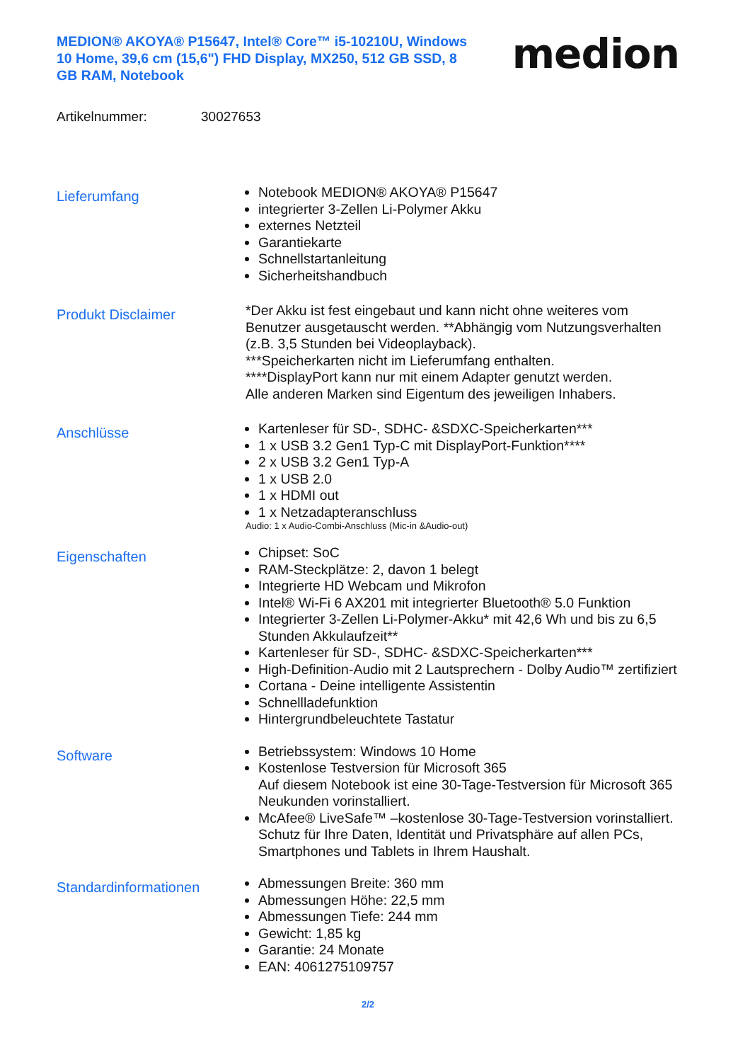MEDION® AKOYA® P15647, Intel® Core™ i5-10210U, Windows 10 Home, 39,6 cm (15,6") FHD Display, MX250, 512 GB SSD, 8 GB RAM, Notebook
medion
Artikelnummer: 30027653
Lieferumfang
Notebook MEDION® AKOYA® P15647
integrierter 3-Zellen Li-Polymer Akku
externes Netzteil
Garantiekarte
Schnellstartanleitung
Sicherheitshandbuch
Produkt Disclaimer
*Der Akku ist fest eingebaut und kann nicht ohne weiteres vom Benutzer ausgetauscht werden. **Abhängig vom Nutzungsverhalten (z.B. 3,5 Stunden bei Videoplayback).
***Speicherkarten nicht im Lieferumfang enthalten.
****DisplayPort kann nur mit einem Adapter genutzt werden.
Alle anderen Marken sind Eigentum des jeweiligen Inhabers.
Anschlüsse
Kartenleser für SD-, SDHC- &SDXC-Speicherkarten***
1 x USB 3.2 Gen1 Typ-C mit DisplayPort-Funktion****
2 x USB 3.2 Gen1 Typ-A
1 x USB 2.0
1 x HDMI out
1 x Netzadapteranschluss
Audio: 1 x Audio-Combi-Anschluss (Mic-in &Audio-out)
Eigenschaften
Chipset: SoC
RAM-Steckplätze: 2, davon 1 belegt
Integrierte HD Webcam und Mikrofon
Intel® Wi-Fi 6 AX201 mit integrierter Bluetooth® 5.0 Funktion
Integrierter 3-Zellen Li-Polymer-Akku* mit 42,6 Wh und bis zu 6,5 Stunden Akkulaufzeit**
Kartenleser für SD-, SDHC- &SDXC-Speicherkarten***
High-Definition-Audio mit 2 Lautsprechern - Dolby Audio™ zertifiziert
Cortana - Deine intelligente Assistentin
Schnellladefunktion
Hintergrundbeleuchtete Tastatur
Software
Betriebssystem: Windows 10 Home
Kostenlose Testversion für Microsoft 365
Auf diesem Notebook ist eine 30-Tage-Testversion für Microsoft 365 Neukunden vorinstalliert.
McAfee® LiveSafe™ –kostenlose 30-Tage-Testversion vorinstalliert.
Schutz für Ihre Daten, Identität und Privatsphäre auf allen PCs, Smartphones und Tablets in Ihrem Haushalt.
Standardinformationen
Abmessungen Breite: 360 mm
Abmessungen Höhe: 22,5 mm
Abmessungen Tiefe: 244 mm
Gewicht: 1,85 kg
Garantie: 24 Monate
EAN: 4061275109757
2/2